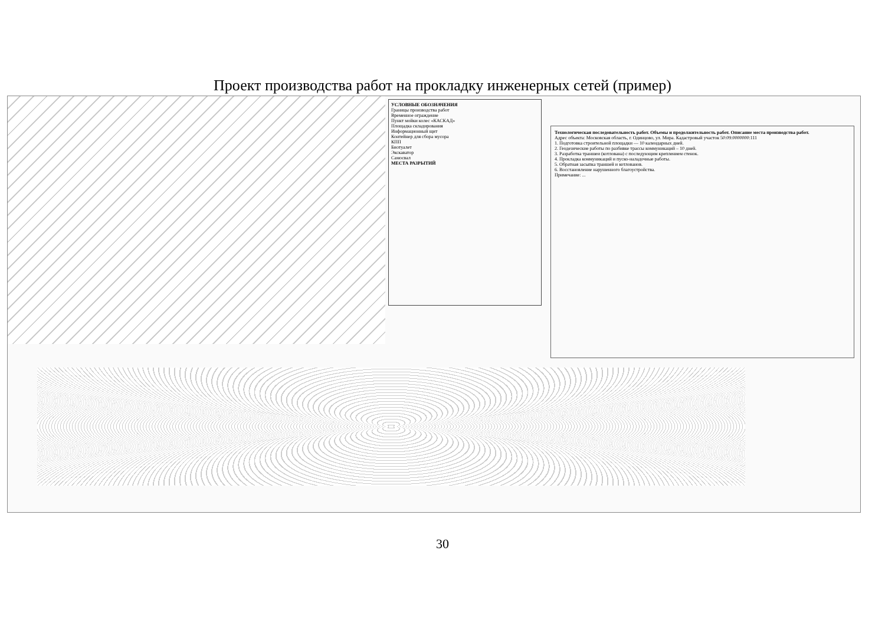Проект производства работ на прокладку инженерных сетей (пример)
УСЛОВНЫЕ ОБОЗНАЧЕНИЯ
Границы производства работ
Временное ограждение
Пункт мойки колес «КАСКАД»
Площадка складирования
Информационный щит
Контейнер для сбора мусора
КПП
Биотуалет
Экскаватор
Самосвал
МЕСТА РАЗРЫТИЙ
Технологическая последовательность работ. Объемы и продолжительность работ. Описание места производства работ.
Адрес объекта: Московская область, г. Одинцово, ул. Мира. Кадастровый участок 50:09:0000000:111
1. Подготовка строительной площадки — 10 календарных дней.
2. Геодезические работы по разбивке трассы коммуникаций – 10 дней.
3. Разработка траншеи (котлована) с последующим креплением стенок.
4. Прокладка коммуникаций и пуско-наладочные работы.
5. Обратная засыпка траншей и котлованов.
6. Восстановление нарушенного благоустройства.
Примечание: ...
30